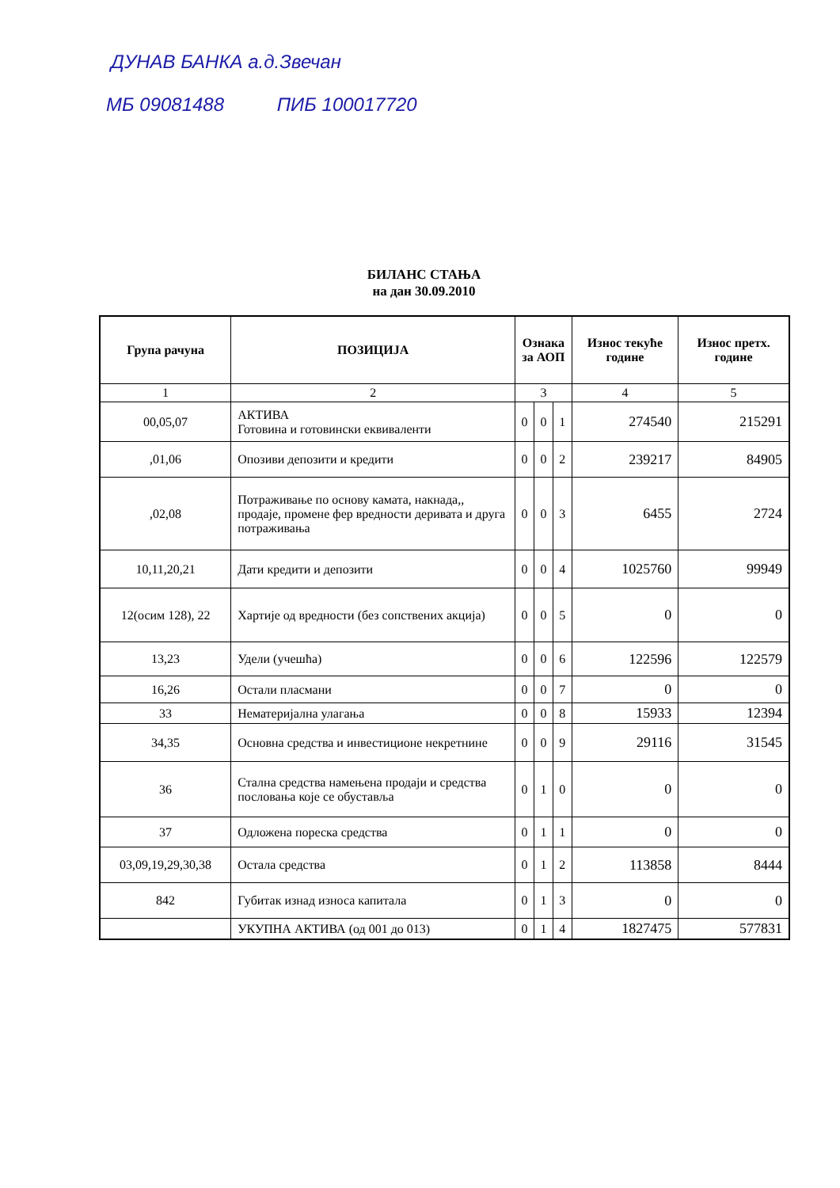ДУНАВ БАНКА а.д.Звечан
МБ 09081488 ПИБ 100017720
БИЛАНС СТАЊА
на дан 30.09.2010
| Група рачуна | ПОЗИЦИЈА | Ознака за АОП | | | Износ текуће године | Износ претх. године |
| --- | --- | --- | --- | --- | --- | --- |
| 1 | 2 | 3 | | | 4 | 5 |
| 00,05,07 | АКТИВА Готовина и готовински еквиваленти | 0 | 0 | 1 | 274540 | 215291 |
| ,01,06 | Опозиви депозити и кредити | 0 | 0 | 2 | 239217 | 84905 |
| ,02,08 | Потраживање по основу камата, накнада,, продаје, промене фер вредности деривата и друга потраживања | 0 | 0 | 3 | 6455 | 2724 |
| 10,11,20,21 | Дати кредити и депозити | 0 | 0 | 4 | 1025760 | 99949 |
| 12(осим 128), 22 | Хартије од вредности (без сопствених акција) | 0 | 0 | 5 | 0 | 0 |
| 13,23 | Удели (учешћа) | 0 | 0 | 6 | 122596 | 122579 |
| 16,26 | Остали пласмани | 0 | 0 | 7 | 0 | 0 |
| 33 | Нематеријална улагања | 0 | 0 | 8 | 15933 | 12394 |
| 34,35 | Основна средства и инвестиционе некретнине | 0 | 0 | 9 | 29116 | 31545 |
| 36 | Стална средства намењена продаји и средства пословања које се обуставља | 0 | 1 | 0 | 0 | 0 |
| 37 | Одложена пореска средства | 0 | 1 | 1 | 0 | 0 |
| 03,09,19,29,30,38 | Остала средства | 0 | 1 | 2 | 113858 | 8444 |
| 842 | Губитак изнад износа капитала | 0 | 1 | 3 | 0 | 0 |
| | УКУПНА АКТИВА (од 001 до 013) | 0 | 1 | 4 | 1827475 | 577831 |